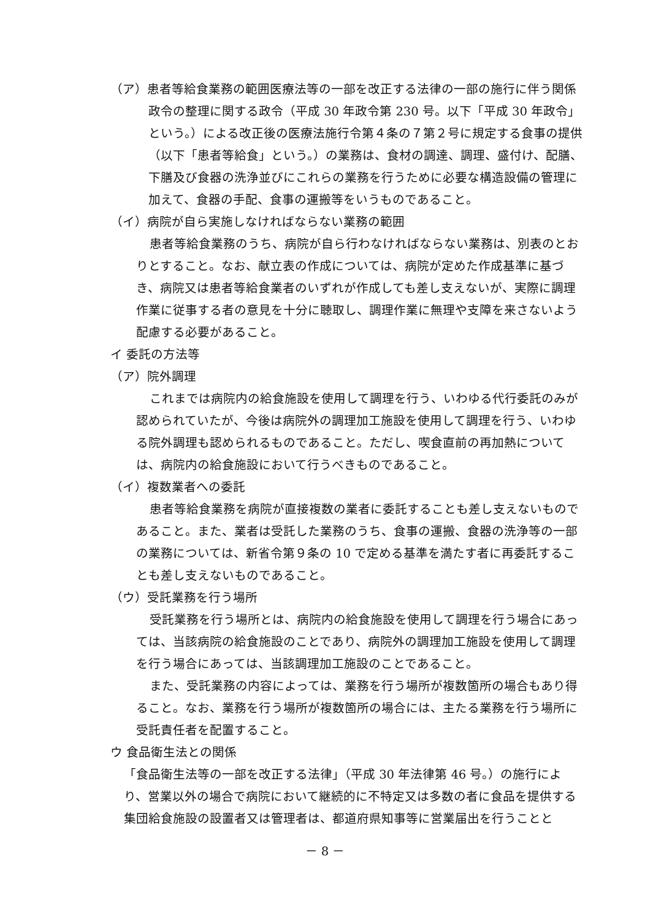（ア）患者等給食業務の範囲医療法等の一部を改正する法律の一部の施行に伴う関係政令の整理に関する政令（平成 30 年政令第 230 号。以下「平成 30 年政令」という。）による改正後の医療法施行令第４条の７第２号に規定する食事の提供（以下「患者等給食」という。）の業務は、食材の調達、調理、盛付け、配膳、下膳及び食器の洗浄並びにこれらの業務を行うために必要な構造設備の管理に加えて、食器の手配、食事の運搬等をいうものであること。
（イ）病院が自ら実施しなければならない業務の範囲
患者等給食業務のうち、病院が自ら行わなければならない業務は、別表のとおりとすること。なお、献立表の作成については、病院が定めた作成基準に基づき、病院又は患者等給食業者のいずれが作成しても差し支えないが、実際に調理作業に従事する者の意見を十分に聴取し、調理作業に無理や支障を来さないよう配慮する必要があること。
イ 委託の方法等
（ア）院外調理
これまでは病院内の給食施設を使用して調理を行う、いわゆる代行委託のみが認められていたが、今後は病院外の調理加工施設を使用して調理を行う、いわゆる院外調理も認められるものであること。ただし、喫食直前の再加熱については、病院内の給食施設において行うべきものであること。
（イ）複数業者への委託
患者等給食業務を病院が直接複数の業者に委託することも差し支えないものであること。また、業者は受託した業務のうち、食事の運搬、食器の洗浄等の一部の業務については、新省令第９条の 10 で定める基準を満たす者に再委託することも差し支えないものであること。
（ウ）受託業務を行う場所
受託業務を行う場所とは、病院内の給食施設を使用して調理を行う場合にあっては、当該病院の給食施設のことであり、病院外の調理加工施設を使用して調理を行う場合にあっては、当該調理加工施設のことであること。
また、受託業務の内容によっては、業務を行う場所が複数箇所の場合もあり得ること。なお、業務を行う場所が複数箇所の場合には、主たる業務を行う場所に受託責任者を配置すること。
ウ 食品衛生法との関係
「食品衛生法等の一部を改正する法律」（平成 30 年法律第 46 号。）の施行により、営業以外の場合で病院において継続的に不特定又は多数の者に食品を提供する集団給食施設の設置者又は管理者は、都道府県知事等に営業届出を行うことと
－ 8 －